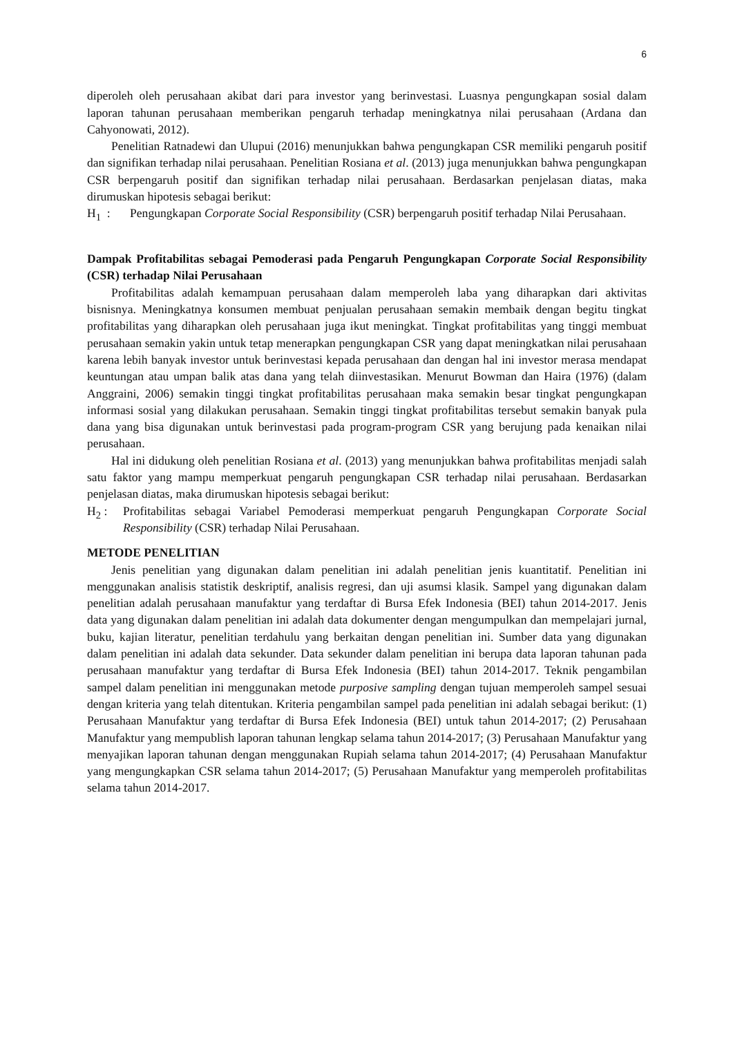6
diperoleh oleh perusahaan akibat dari para investor yang berinvestasi. Luasnya pengungkapan sosial dalam laporan tahunan perusahaan memberikan pengaruh terhadap meningkatnya nilai perusahaan (Ardana dan Cahyonowati, 2012).
Penelitian Ratnadewi dan Ulupui (2016) menunjukkan bahwa pengungkapan CSR memiliki pengaruh positif dan signifikan terhadap nilai perusahaan. Penelitian Rosiana et al. (2013) juga menunjukkan bahwa pengungkapan CSR berpengaruh positif dan signifikan terhadap nilai perusahaan. Berdasarkan penjelasan diatas, maka dirumuskan hipotesis sebagai berikut:
H<sub>1</sub> : Pengungkapan Corporate Social Responsibility (CSR) berpengaruh positif terhadap Nilai Perusahaan.
Dampak Profitabilitas sebagai Pemoderasi pada Pengaruh Pengungkapan Corporate Social Responsibility (CSR) terhadap Nilai Perusahaan
Profitabilitas adalah kemampuan perusahaan dalam memperoleh laba yang diharapkan dari aktivitas bisnisnya. Meningkatnya konsumen membuat penjualan perusahaan semakin membaik dengan begitu tingkat profitabilitas yang diharapkan oleh perusahaan juga ikut meningkat. Tingkat profitabilitas yang tinggi membuat perusahaan semakin yakin untuk tetap menerapkan pengungkapan CSR yang dapat meningkatkan nilai perusahaan karena lebih banyak investor untuk berinvestasi kepada perusahaan dan dengan hal ini investor merasa mendapat keuntungan atau umpan balik atas dana yang telah diinvestasikan. Menurut Bowman dan Haira (1976) (dalam Anggraini, 2006) semakin tinggi tingkat profitabilitas perusahaan maka semakin besar tingkat pengungkapan informasi sosial yang dilakukan perusahaan. Semakin tinggi tingkat profitabilitas tersebut semakin banyak pula dana yang bisa digunakan untuk berinvestasi pada program-program CSR yang berujung pada kenaikan nilai perusahaan.
Hal ini didukung oleh penelitian Rosiana et al. (2013) yang menunjukkan bahwa profitabilitas menjadi salah satu faktor yang mampu memperkuat pengaruh pengungkapan CSR terhadap nilai perusahaan. Berdasarkan penjelasan diatas, maka dirumuskan hipotesis sebagai berikut:
H<sub>2</sub> : Profitabilitas sebagai Variabel Pemoderasi memperkuat pengaruh Pengungkapan Corporate Social Responsibility (CSR) terhadap Nilai Perusahaan.
METODE PENELITIAN
Jenis penelitian yang digunakan dalam penelitian ini adalah penelitian jenis kuantitatif. Penelitian ini menggunakan analisis statistik deskriptif, analisis regresi, dan uji asumsi klasik. Sampel yang digunakan dalam penelitian adalah perusahaan manufaktur yang terdaftar di Bursa Efek Indonesia (BEI) tahun 2014-2017. Jenis data yang digunakan dalam penelitian ini adalah data dokumenter dengan mengumpulkan dan mempelajari jurnal, buku, kajian literatur, penelitian terdahulu yang berkaitan dengan penelitian ini. Sumber data yang digunakan dalam penelitian ini adalah data sekunder. Data sekunder dalam penelitian ini berupa data laporan tahunan pada perusahaan manufaktur yang terdaftar di Bursa Efek Indonesia (BEI) tahun 2014-2017. Teknik pengambilan sampel dalam penelitian ini menggunakan metode purposive sampling dengan tujuan memperoleh sampel sesuai dengan kriteria yang telah ditentukan. Kriteria pengambilan sampel pada penelitian ini adalah sebagai berikut: (1) Perusahaan Manufaktur yang terdaftar di Bursa Efek Indonesia (BEI) untuk tahun 2014-2017; (2) Perusahaan Manufaktur yang mempublish laporan tahunan lengkap selama tahun 2014-2017; (3) Perusahaan Manufaktur yang menyajikan laporan tahunan dengan menggunakan Rupiah selama tahun 2014-2017; (4) Perusahaan Manufaktur yang mengungkapkan CSR selama tahun 2014-2017; (5) Perusahaan Manufaktur yang memperoleh profitabilitas selama tahun 2014-2017.